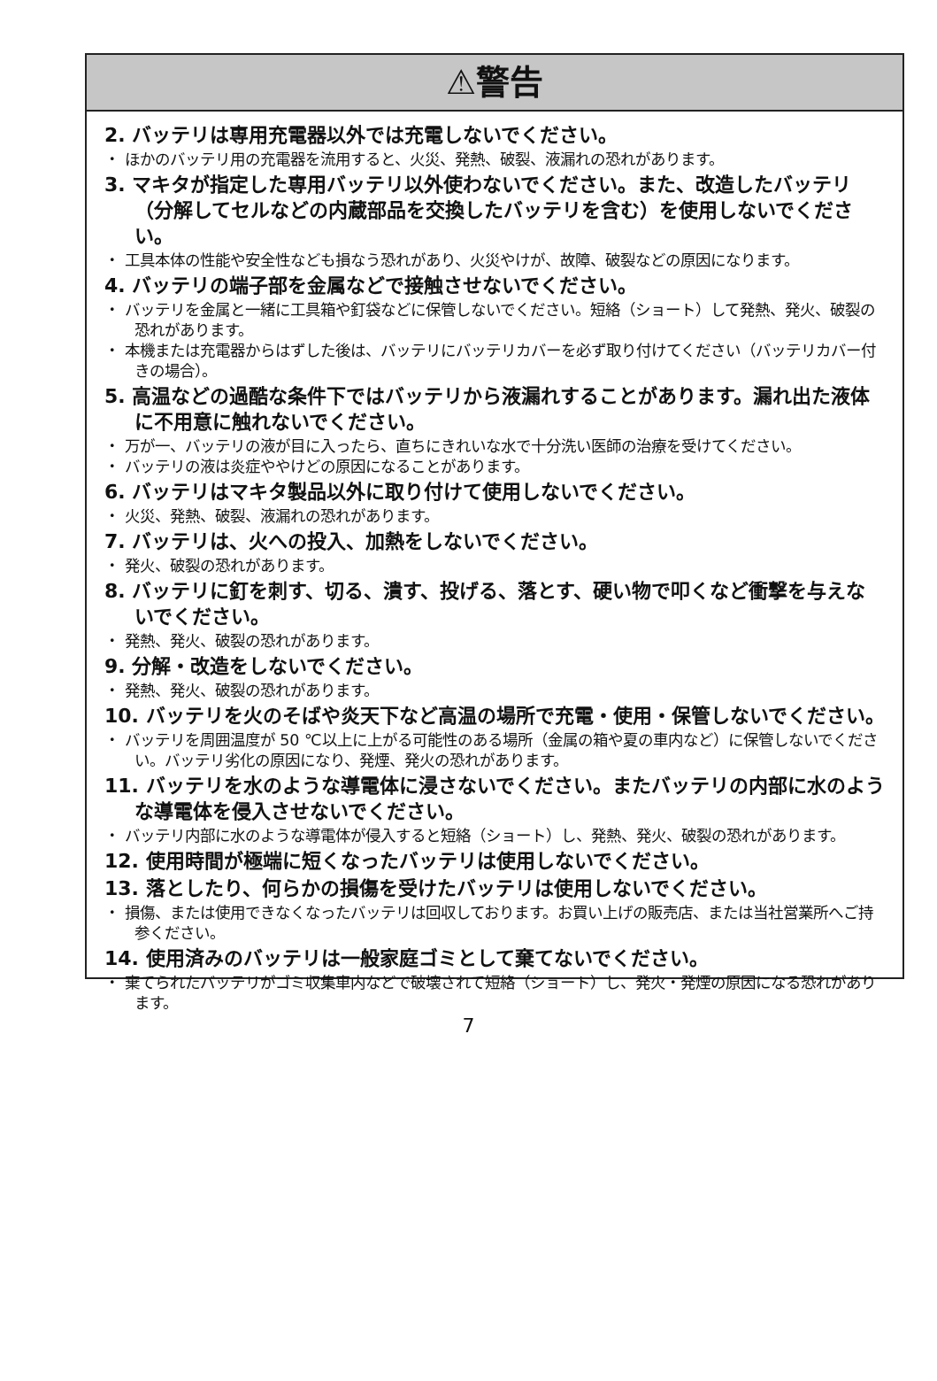⚠警告
2. バッテリは専用充電器以外では充電しないでください。
・ ほかのバッテリ用の充電器を流用すると、火災、発熱、破裂、液漏れの恐れがあります。
3. マキタが指定した専用バッテリ以外使わないでください。また、改造したバッテリ（分解してセルなどの内蔵部品を交換したバッテリを含む）を使用しないでください。
・ 工具本体の性能や安全性なども損なう恐れがあり、火災やけが、故障、破裂などの原因になります。
4. バッテリの端子部を金属などで接触させないでください。
・ バッテリを金属と一緒に工具箱や釘袋などに保管しないでください。短絡（ショート）して発熱、発火、破裂の恐れがあります。
・ 本機または充電器からはずした後は、バッテリにバッテリカバーを必ず取り付けてください（バッテリカバー付きの場合）。
5. 高温などの過酷な条件下ではバッテリから液漏れすることがあります。漏れ出た液体に不用意に触れないでください。
・ 万が一、バッテリの液が目に入ったら、直ちにきれいな水で十分洗い医師の治療を受けてください。
・ バッテリの液は炎症ややけどの原因になることがあります。
6. バッテリはマキタ製品以外に取り付けて使用しないでください。
・ 火災、発熱、破裂、液漏れの恐れがあります。
7. バッテリは、火への投入、加熱をしないでください。
・ 発火、破裂の恐れがあります。
8. バッテリに釘を刺す、切る、潰す、投げる、落とす、硬い物で叩くなど衝撃を与えないでください。
・ 発熱、発火、破裂の恐れがあります。
9. 分解・改造をしないでください。
・ 発熱、発火、破裂の恐れがあります。
10. バッテリを火のそばや炎天下など高温の場所で充電・使用・保管しないでください。
・ バッテリを周囲温度が 50 ℃以上に上がる可能性のある場所（金属の箱や夏の車内など）に保管しないでください。バッテリ劣化の原因になり、発煙、発火の恐れがあります。
11. バッテリを水のような導電体に浸さないでください。またバッテリの内部に水のような導電体を侵入させないでください。
・ バッテリ内部に水のような導電体が侵入すると短絡（ショート）し、発熱、発火、破裂の恐れがあります。
12. 使用時間が極端に短くなったバッテリは使用しないでください。
13. 落としたり、何らかの損傷を受けたバッテリは使用しないでください。
・ 損傷、または使用できなくなったバッテリは回収しております。お買い上げの販売店、または当社営業所へご持参ください。
14. 使用済みのバッテリは一般家庭ゴミとして棄てないでください。
・ 棄てられたバッテリがゴミ収集車内などで破壊されて短絡（ショート）し、発火・発煙の原因になる恐れがあります。
7